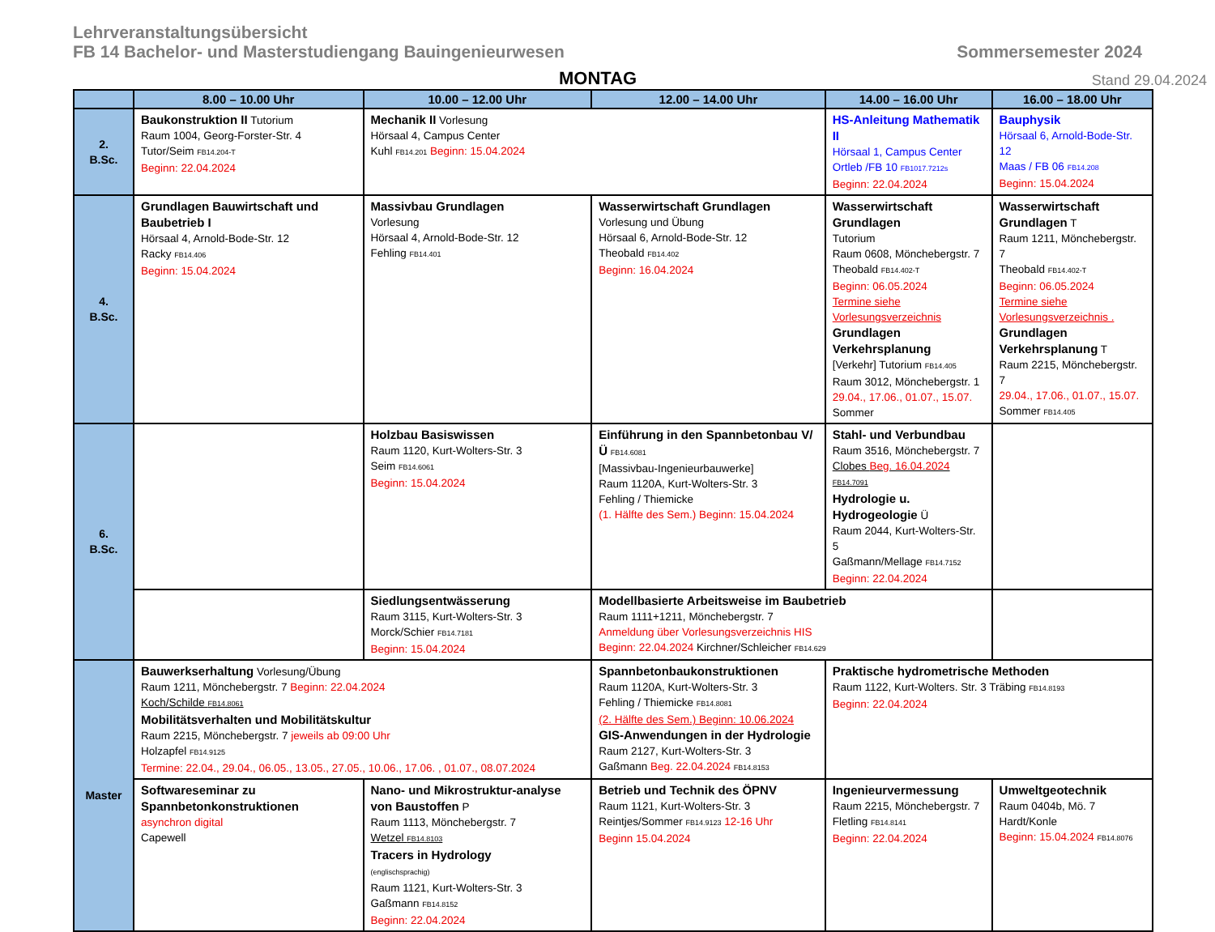Lehrveranstaltungsübersicht
FB 14 Bachelor- und Masterstudiengang Bauingenieurwesen Sommersemester 2024
MONTAG Stand 29.04.2024
| | 8.00 – 10.00 Uhr | 10.00 – 12.00 Uhr | 12.00 – 14.00 Uhr | 14.00 – 16.00 Uhr | 16.00 – 18.00 Uhr |
| --- | --- | --- | --- | --- | --- |
| 2. B.Sc. | Baukonstruktion II Tutorium Raum 1004, Georg-Forster-Str. 4 Tutor/Seim FB14.204-T Beginn: 22.04.2024 | Mechanik II Vorlesung Hörsaal 4, Campus Center Kuhl FB14.201 Beginn: 15.04.2024 | | HS-Anleitung Mathematik II Hörsaal 1, Campus Center Ortleb /FB 10 FB1017.7212s Beginn: 22.04.2024 | Bauphysik Hörsaal 6, Arnold-Bode-Str. 12 Maas / FB 06 FB14.208 Beginn: 15.04.2024 |
| 4. B.Sc. | Grundlagen Bauwirtschaft und Baubetrieb I Hörsaal 4, Arnold-Bode-Str. 12 Racky FB14.406 Beginn: 15.04.2024 | Massivbau Grundlagen Vorlesung Hörsaal 4, Arnold-Bode-Str. 12 Fehling FB14.401 | Wasserwirtschaft Grundlagen Vorlesung und Übung Hörsaal 6, Arnold-Bode-Str. 12 Theobald FB14.402 Beginn: 16.04.2024 | Wasserwirtschaft Grundlagen Tutorium Raum 0608, Mönchebergstr. 7 Theobald FB14.402-T Beginn: 06.05.2024 Termine siehe Vorlesungsverzeichnis Grundlagen Verkehrsplanung [Verkehr] Tutorium FB14.405 Raum 3012, Mönchebergstr. 1 29.04., 17.06., 01.07., 15.07. Sommer | Wasserwirtschaft Grundlagen T Raum 1211, Mönchebergstr. 7 Theobald FB14.402-T Beginn: 06.05.2024 Termine siehe Vorlesungsverzeichnis . Grundlagen Verkehrsplanung T Raum 2215, Mönchebergstr. 7 29.04., 17.06., 01.07., 15.07. Sommer FB14.405 |
| 6. B.Sc. | | Holzbau Basiswissen Raum 1120, Kurt-Wolters-Str. 3 Seim FB14.6061 Beginn: 15.04.2024 | Einführung in den Spannbetonbau V/Ü FB14.6081 [Massivbau-Ingenieurbauwerke] Raum 1120A, Kurt-Wolters-Str. 3 Fehling / Thiemicke (1. Hälfte des Sem.) Beginn: 15.04.2024 | Stahl- und Verbundbau Raum 3516, Mönchebergstr. 7 Clobes Beg. 16.04.2024 FB14.7091 Hydrologie u. Hydrogeologie Ü Raum 2044, Kurt-Wolters-Str. 5 Gaßmann/Mellage FB14.7152 Beginn: 22.04.2024 | |
| | | Siedlungsentwässerung Raum 3115, Kurt-Wolters-Str. 3 Morck/Schier FB14.7181 Beginn: 15.04.2024 | Modellbasierte Arbeitsweise im Baubetrieb Raum 1111+1211, Mönchebergstr. 7 Anmeldung über Vorlesungsverzeichnis HIS Beginn: 22.04.2024 Kirchner/Schleicher FB14.629 | | |
| Master | Bauwerkserhaltung Vorlesung/Übung Raum 1211, Mönchebergstr. 7 Beginn: 22.04.2024 Koch/Schilde FB14.8061 Mobilitätsverhalten und Mobilitätskultur Raum 2215, Mönchebergstr. 7 jeweils ab 09:00 Uhr Holzapfel FB14.9125 Termine: 22.04., 29.04., 06.05., 13.05., 27.05., 10.06., 17.06. , 01.07., 08.07.2024 | | Spannbetonbaukonstruktionen Raum 1120A, Kurt-Wolters-Str. 3 Fehling / Thiemicke FB14.8081 (2. Hälfte des Sem.) Beginn: 10.06.2024 GIS-Anwendungen in der Hydrologie Raum 2127, Kurt-Wolters-Str. 3 Gaßmann Beg. 22.04.2024 FB14.8153 | Praktische hydrometrische Methoden Raum 1122, Kurt-Wolters. Str. 3 Träbing FB14.8193 Beginn: 22.04.2024 | |
| | Softwareseminar zu Spannbetonkonstruktionen asynchron digital Capewell | Nano- und Mikrostruktur-analyse von Baustoffen P Raum 1113, Mönchebergstr. 7 Wetzel FB14.8103 Tracers in Hydrology (englischsprachig) Raum 1121, Kurt-Wolters-Str. 3 Gaßmann FB14.8152 Beginn: 22.04.2024 | Betrieb und Technik des ÖPNV Raum 1121, Kurt-Wolters-Str. 3 Reintjes/Sommer FB14.9123 12-16 Uhr Beginn 15.04.2024 | Ingenieurvermessung Raum 2215, Mönchebergstr. 7 Fletling FB14.8141 Beginn: 22.04.2024 | Umweltgeotechnik Raum 0404b, Mö. 7 Hardt/Konle Beginn: 15.04.2024 FB14.8076 |